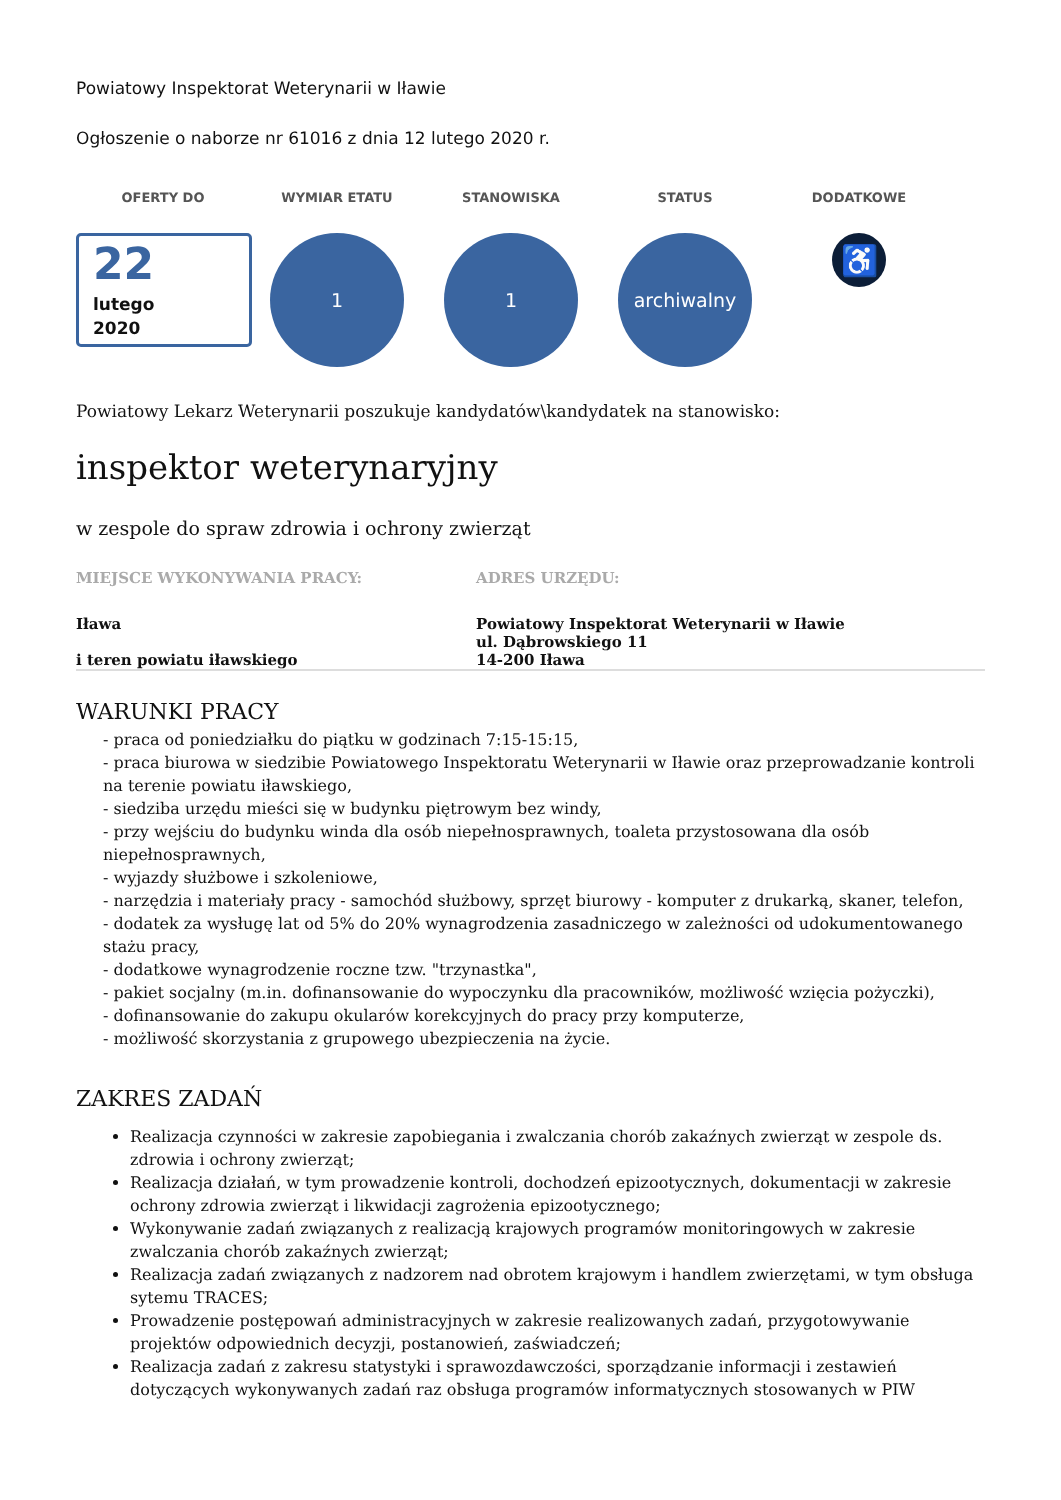Powiatowy Inspektorat Weterynarii w Iławie
Ogłoszenie o naborze nr 61016 z dnia 12 lutego 2020 r.
OFERTY DO
22
lutego
2020
WYMIAR ETATU
1
STANOWISKA
1
STATUS
archiwalny
DODATKOWE
♿
Powiatowy Lekarz Weterynarii poszukuje kandydatów\kandydatek na stanowisko:
inspektor weterynaryjny
w zespole do spraw zdrowia i ochrony zwierząt
MIEJSCE WYKONYWANIA PRACY:
Iława
i teren powiatu iławskiego
ADRES URZĘDU:
Powiatowy Inspektorat Weterynarii w Iławie
ul. Dąbrowskiego 11
14-200 Iława
WARUNKI PRACY
- praca od poniedziałku do piątku w godzinach 7:15-15:15,
- praca biurowa w siedzibie Powiatowego Inspektoratu Weterynarii w Iławie oraz przeprowadzanie kontroli na terenie powiatu iławskiego,
- siedziba urzędu mieści się w budynku piętrowym bez windy,
- przy wejściu do budynku winda dla osób niepełnosprawnych, toaleta przystosowana dla osób niepełnosprawnych,
- wyjazdy służbowe i szkoleniowe,
- narzędzia i materiały pracy - samochód służbowy, sprzęt biurowy - komputer z drukarką, skaner, telefon,
- dodatek za wysługę lat od 5% do 20% wynagrodzenia zasadniczego w zależności od udokumentowanego stażu pracy,
- dodatkowe wynagrodzenie roczne tzw. "trzynastka",
- pakiet socjalny (m.in. dofinansowanie do wypoczynku dla pracowników, możliwość wzięcia pożyczki),
- dofinansowanie do zakupu okularów korekcyjnych do pracy przy komputerze,
- możliwość skorzystania z grupowego ubezpieczenia na życie.
ZAKRES ZADAŃ
Realizacja czynności w zakresie zapobiegania i zwalczania chorób zakaźnych zwierząt w zespole ds. zdrowia i ochrony zwierząt;
Realizacja działań, w tym prowadzenie kontroli, dochodzeń epizootycznych, dokumentacji w zakresie ochrony zdrowia zwierząt i likwidacji zagrożenia epizootycznego;
Wykonywanie zadań związanych z realizacją krajowych programów monitoringowych w zakresie zwalczania chorób zakaźnych zwierząt;
Realizacja zadań związanych z nadzorem nad obrotem krajowym i handlem zwierzętami, w tym obsługa sytemu TRACES;
Prowadzenie postępowań administracyjnych w zakresie realizowanych zadań, przygotowywanie projektów odpowiednich decyzji, postanowień, zaświadczeń;
Realizacja zadań z zakresu statystyki i sprawozdawczości, sporządzanie informacji i zestawień dotyczących wykonywanych zadań raz obsługa programów informatycznych stosowanych w PIW